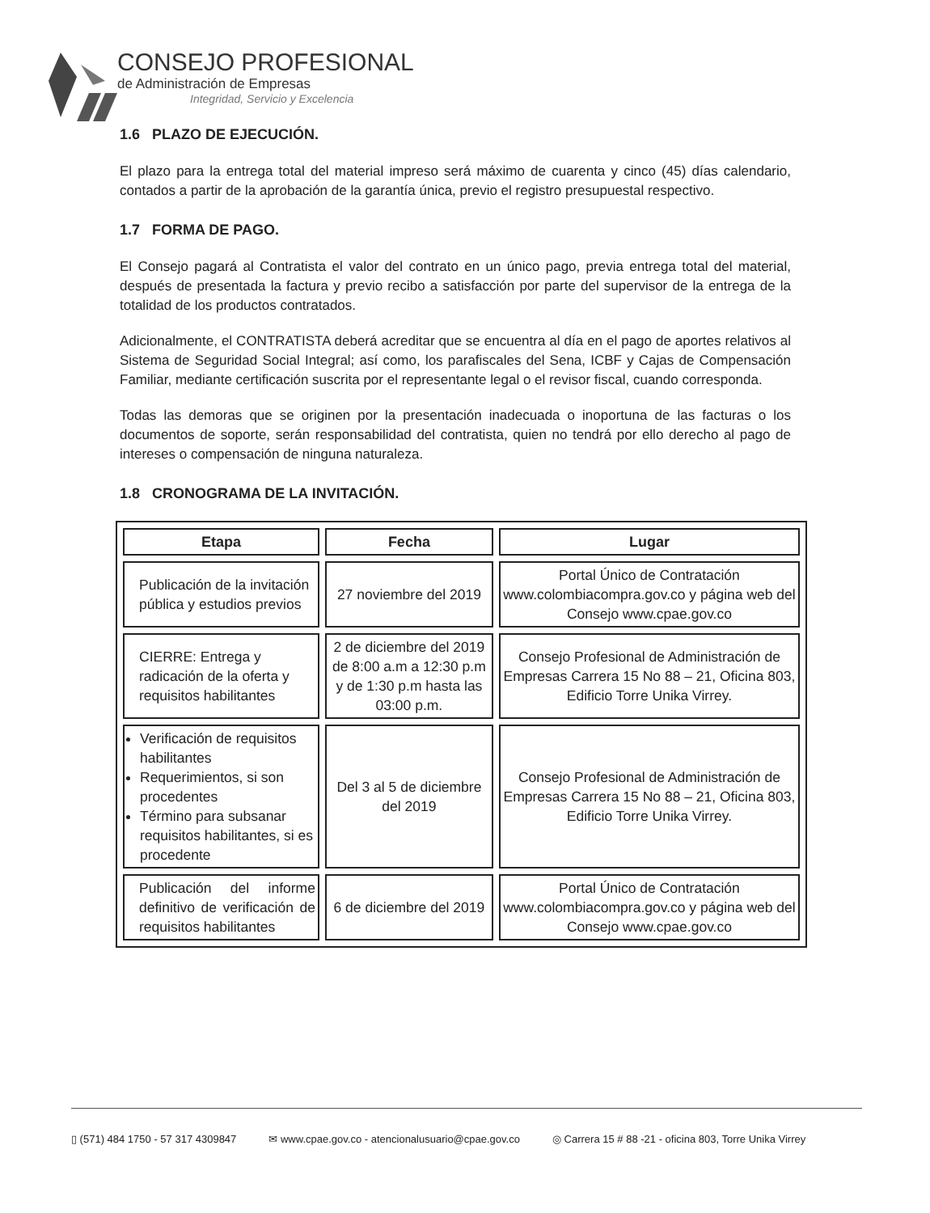CONSEJO PROFESIONAL
de Administración de Empresas
Integridad, Servicio y Excelencia
1.6 PLAZO DE EJECUCIÓN.
El plazo para la entrega total del material impreso será máximo de cuarenta y cinco (45) días calendario, contados a partir de la aprobación de la garantía única, previo el registro presupuestal respectivo.
1.7 FORMA DE PAGO.
El Consejo pagará al Contratista el valor del contrato en un único pago, previa entrega total del material, después de presentada la factura y previo recibo a satisfacción por parte del supervisor de la entrega de la totalidad de los productos contratados.
Adicionalmente, el CONTRATISTA deberá acreditar que se encuentra al día en el pago de aportes relativos al Sistema de Seguridad Social Integral; así como, los parafiscales del Sena, ICBF y Cajas de Compensación Familiar, mediante certificación suscrita por el representante legal o el revisor fiscal, cuando corresponda.
Todas las demoras que se originen por la presentación inadecuada o inoportuna de las facturas o los documentos de soporte, serán responsabilidad del contratista, quien no tendrá por ello derecho al pago de intereses o compensación de ninguna naturaleza.
1.8 CRONOGRAMA DE LA INVITACIÓN.
| Etapa | Fecha | Lugar |
| --- | --- | --- |
| Publicación de la invitación pública y estudios previos | 27 noviembre del 2019 | Portal Único de Contratación www.colombiacompra.gov.co y página web del Consejo www.cpae.gov.co |
| CIERRE: Entrega y radicación de la oferta y requisitos habilitantes | 2 de diciembre del 2019 de 8:00 a.m a 12:30 p.m y de 1:30 p.m hasta las 03:00 p.m. | Consejo Profesional de Administración de Empresas Carrera 15 No 88 – 21, Oficina 803, Edificio Torre Unika Virrey. |
| Verificación de requisitos habilitantes Requerimientos, si son procedentes Término para subsanar requisitos habilitantes, si es procedente | Del 3 al 5 de diciembre del 2019 | Consejo Profesional de Administración de Empresas Carrera 15 No 88 – 21, Oficina 803, Edificio Torre Unika Virrey. |
| Publicación del informe definitivo de verificación de requisitos habilitantes | 6 de diciembre del 2019 | Portal Único de Contratación www.colombiacompra.gov.co y página web del Consejo www.cpae.gov.co |
▯ (571) 484 1750 - 57 317 4309847 ✉ www.cpae.gov.co - atencionalusuario@cpae.gov.co ◎ Carrera 15 # 88 -21 - oficina 803, Torre Unika Virrey